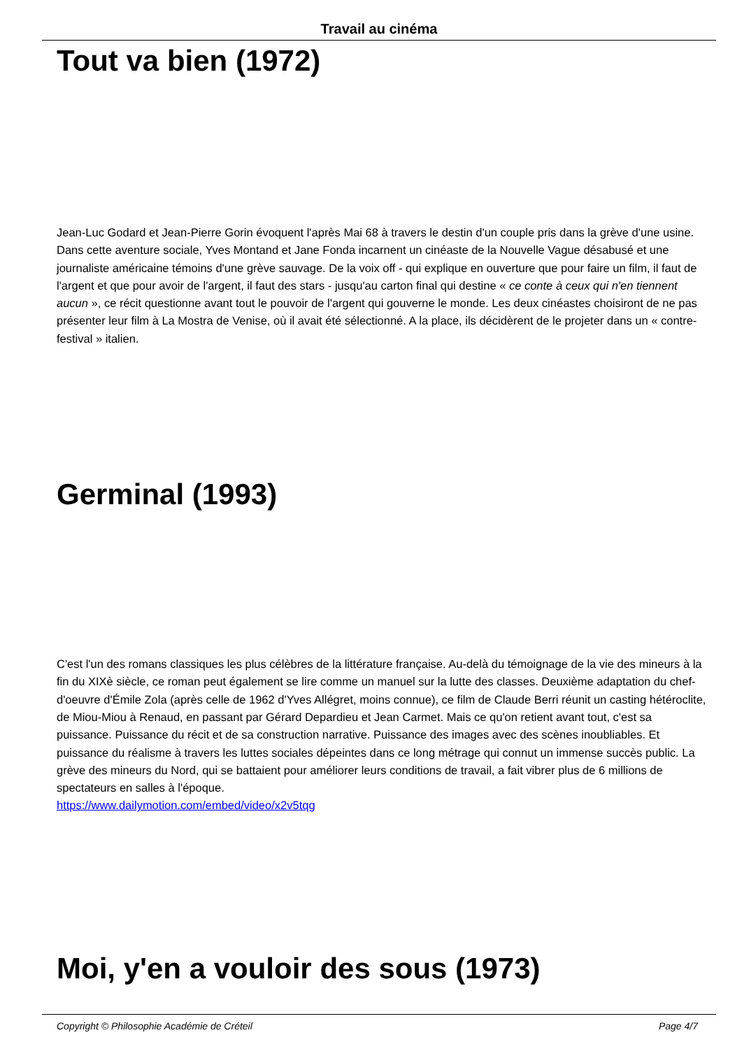Travail au cinéma
Tout va bien (1972)
Jean-Luc Godard et Jean-Pierre Gorin évoquent l'après Mai 68 à travers le destin d'un couple pris dans la grève d'une usine. Dans cette aventure sociale, Yves Montand et Jane Fonda incarnent un cinéaste de la Nouvelle Vague désabusé et une journaliste américaine témoins d'une grève sauvage. De la voix off - qui explique en ouverture que pour faire un film, il faut de l'argent et que pour avoir de l'argent, il faut des stars - jusqu'au carton final qui destine « ce conte à ceux qui n'en tiennent aucun », ce récit questionne avant tout le pouvoir de l'argent qui gouverne le monde. Les deux cinéastes choisiront de ne pas présenter leur film à La Mostra de Venise, où il avait été sélectionné. A la place, ils décidèrent de le projeter dans un « contre-festival » italien.
Germinal (1993)
C'est l'un des romans classiques les plus célèbres de la littérature française. Au-delà du témoignage de la vie des mineurs à la fin du XIXè siècle, ce roman peut également se lire comme un manuel sur la lutte des classes. Deuxième adaptation du chef-d'oeuvre d'Émile Zola (après celle de 1962 d'Yves Allégret, moins connue), ce film de Claude Berri réunit un casting hétéroclite, de Miou-Miou à Renaud, en passant par Gérard Depardieu et Jean Carmet. Mais ce qu'on retient avant tout, c'est sa puissance. Puissance du récit et de sa construction narrative. Puissance des images avec des scènes inoubliables. Et puissance du réalisme à travers les luttes sociales dépeintes dans ce long métrage qui connut un immense succès public. La grève des mineurs du Nord, qui se battaient pour améliorer leurs conditions de travail, a fait vibrer plus de 6 millions de spectateurs en salles à l'époque.
https://www.dailymotion.com/embed/video/x2v5tqg
Moi, y'en a vouloir des sous (1973)
Copyright © Philosophie Académie de Créteil Page 4/7